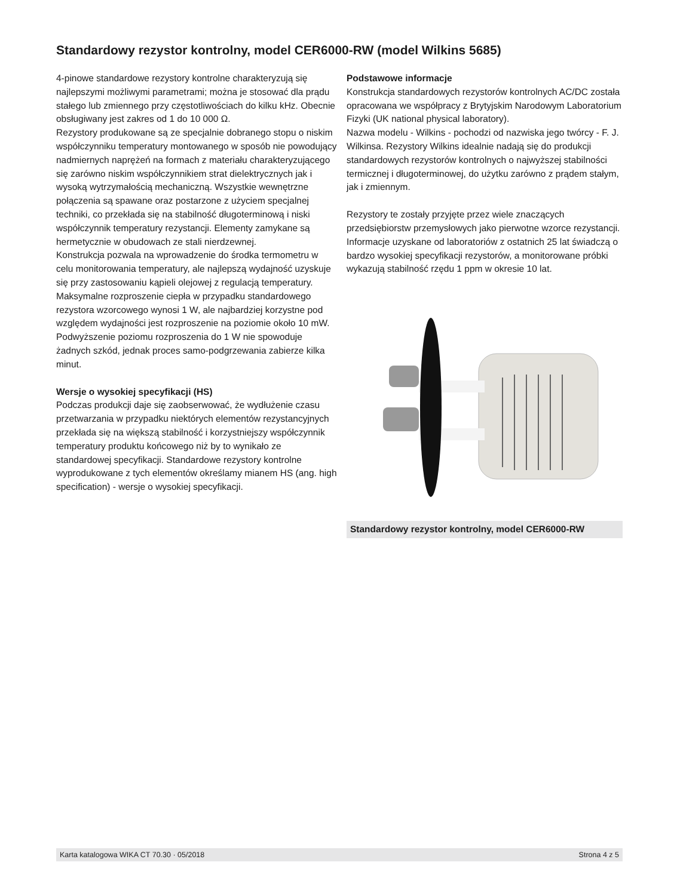Standardowy rezystor kontrolny, model CER6000-RW (model Wilkins 5685)
4-pinowe standardowe rezystory kontrolne charakteryzują się najlepszymi możliwymi parametrami; można je stosować dla prądu stałego lub zmiennego przy częstotliwościach do kilku kHz. Obecnie obsługiwany jest zakres od 1 do 10 000 Ω.
Rezystory produkowane są ze specjalnie dobranego stopu o niskim współczynniku temperatury montowanego w sposób nie powodujący nadmiernych naprężeń na formach z materiału charakteryzującego się zarówno niskim współczynnikiem strat dielektrycznych jak i wysoką wytrzymałością mechaniczną. Wszystkie wewnętrzne połączenia są spawane oraz postarzone z użyciem specjalnej techniki, co przekłada się na stabilność długoterminową i niski współczynnik temperatury rezystancji. Elementy zamykane są hermetycznie w obudowach ze stali nierdzewnej.
Konstrukcja pozwala na wprowadzenie do środka termometru w celu monitorowania temperatury, ale najlepszą wydajność uzyskuje się przy zastosowaniu kąpieli olejowej z regulacją temperatury.
Maksymalne rozproszenie ciepła w przypadku standardowego rezystora wzorcowego wynosi 1 W, ale najbardziej korzystne pod względem wydajności jest rozproszenie na poziomie około 10 mW. Podwyższenie poziomu rozproszenia do 1 W nie spowoduje żadnych szkód, jednak proces samo-podgrzewania zabierze kilka minut.
Wersje o wysokiej specyfikacji (HS)
Podczas produkcji daje się zaobserwować, że wydłużenie czasu przetwarzania w przypadku niektórych elementów rezystancyjnych przekłada się na większą stabilność i korzystniejszy współczynnik temperatury produktu końcowego niż by to wynikało ze standardowej specyfikacji. Standardowe rezystory kontrolne wyprodukowane z tych elementów określamy mianem HS (ang. high specification) - wersje o wysokiej specyfikacji.
Podstawowe informacje
Konstrukcja standardowych rezystorów kontrolnych AC/DC została opracowana we współpracy z Brytyjskim Narodowym Laboratorium Fizyki (UK national physical laboratory).
Nazwa modelu - Wilkins - pochodzi od nazwiska jego twórcy - F. J. Wilkinsa. Rezystory Wilkins idealnie nadają się do produkcji standardowych rezystorów kontrolnych o najwyższej stabilności termicznej i długoterminowej, do użytku zarówno z prądem stałym, jak i zmiennym.
Rezystory te zostały przyjęte przez wiele znaczących przedsiębiorstw przemysłowych jako pierwotne wzorce rezystancji. Informacje uzyskane od laboratoriów z ostatnich 25 lat świadczą o bardzo wysokiej specyfikacji rezystorów, a monitorowane próbki wykazują stabilność rzędu 1 ppm w okresie 10 lat.
Standardowy rezystor kontrolny, model CER6000-RW
Karta katalogowa WIKA CT 70.30 · 05/2018 Strona 4 z 5